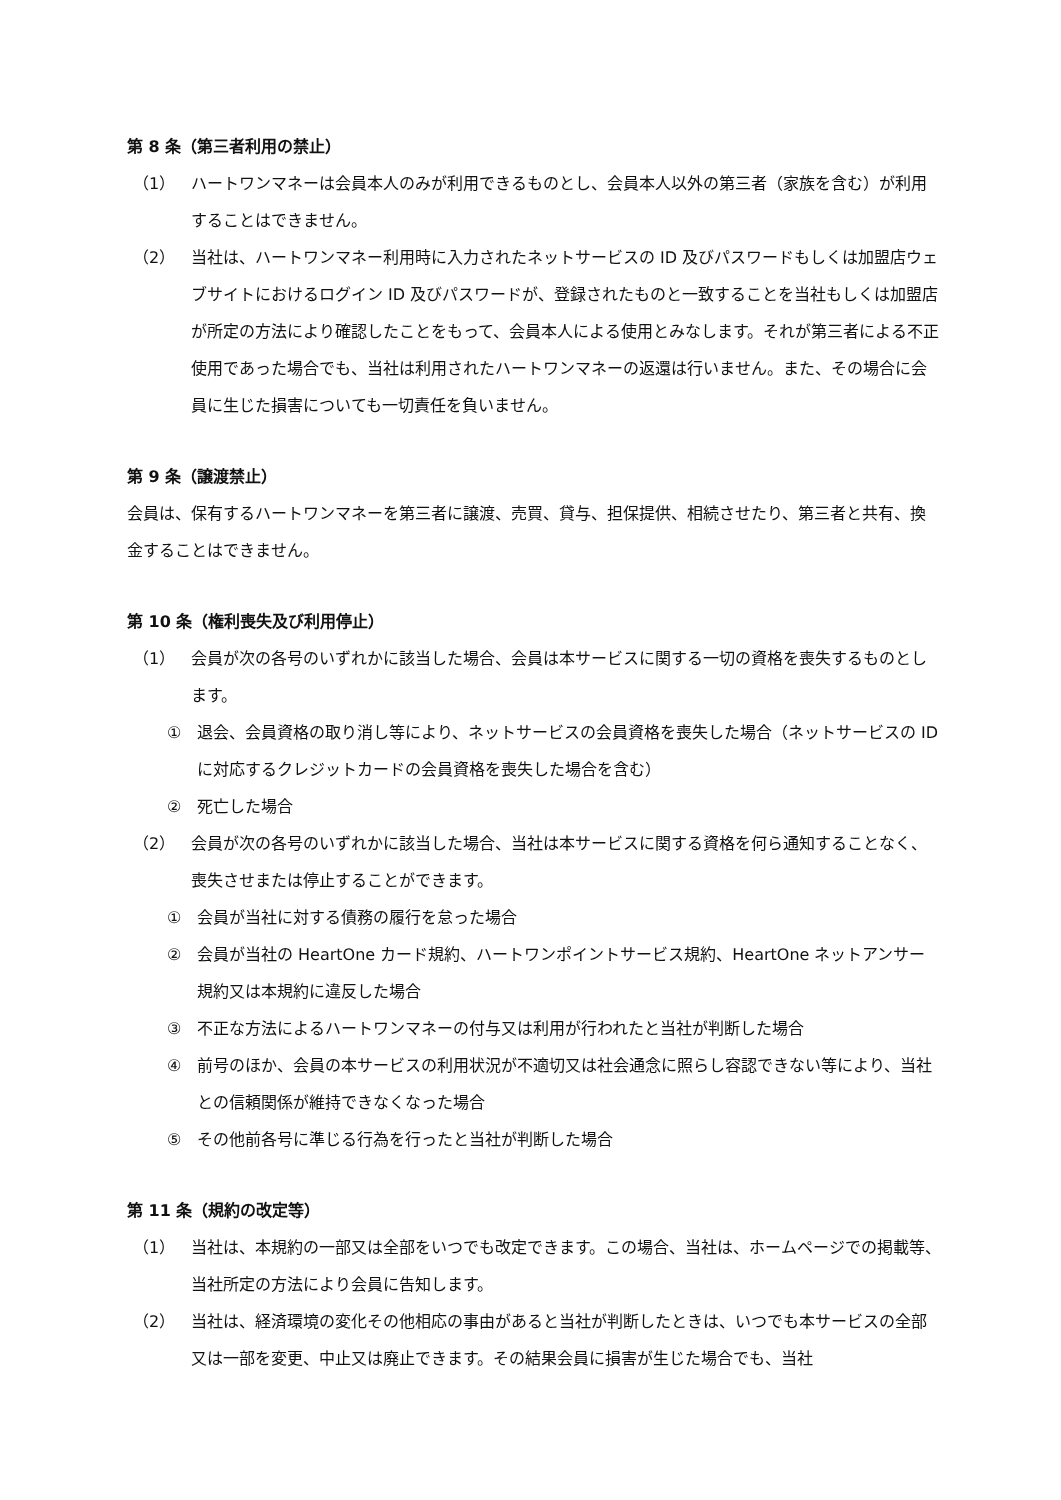第 8 条（第三者利用の禁止）
（1） ハートワンマネーは会員本人のみが利用できるものとし、会員本人以外の第三者（家族を含む）が利用することはできません。
（2） 当社は、ハートワンマネー利用時に入力されたネットサービスの ID 及びパスワードもしくは加盟店ウェブサイトにおけるログイン ID 及びパスワードが、登録されたものと一致することを当社もしくは加盟店が所定の方法により確認したことをもって、会員本人による使用とみなします。それが第三者による不正使用であった場合でも、当社は利用されたハートワンマネーの返還は行いません。また、その場合に会員に生じた損害についても一切責任を負いません。
第 9 条（譲渡禁止）
会員は、保有するハートワンマネーを第三者に譲渡、売買、貸与、担保提供、相続させたり、第三者と共有、換金することはできません。
第 10 条（権利喪失及び利用停止）
（1） 会員が次の各号のいずれかに該当した場合、会員は本サービスに関する一切の資格を喪失するものとします。
① 退会、会員資格の取り消し等により、ネットサービスの会員資格を喪失した場合（ネットサービスの ID に対応するクレジットカードの会員資格を喪失した場合を含む）
② 死亡した場合
（2） 会員が次の各号のいずれかに該当した場合、当社は本サービスに関する資格を何ら通知することなく、喪失させまたは停止することができます。
① 会員が当社に対する債務の履行を怠った場合
② 会員が当社の HeartOne カード規約、ハートワンポイントサービス規約、HeartOne ネットアンサー規約又は本規約に違反した場合
③ 不正な方法によるハートワンマネーの付与又は利用が行われたと当社が判断した場合
④ 前号のほか、会員の本サービスの利用状況が不適切又は社会通念に照らし容認できない等により、当社との信頼関係が維持できなくなった場合
⑤ その他前各号に準じる行為を行ったと当社が判断した場合
第 11 条（規約の改定等）
（1） 当社は、本規約の一部又は全部をいつでも改定できます。この場合、当社は、ホームページでの掲載等、当社所定の方法により会員に告知します。
（2） 当社は、経済環境の変化その他相応の事由があると当社が判断したときは、いつでも本サービスの全部又は一部を変更、中止又は廃止できます。その結果会員に損害が生じた場合でも、当社